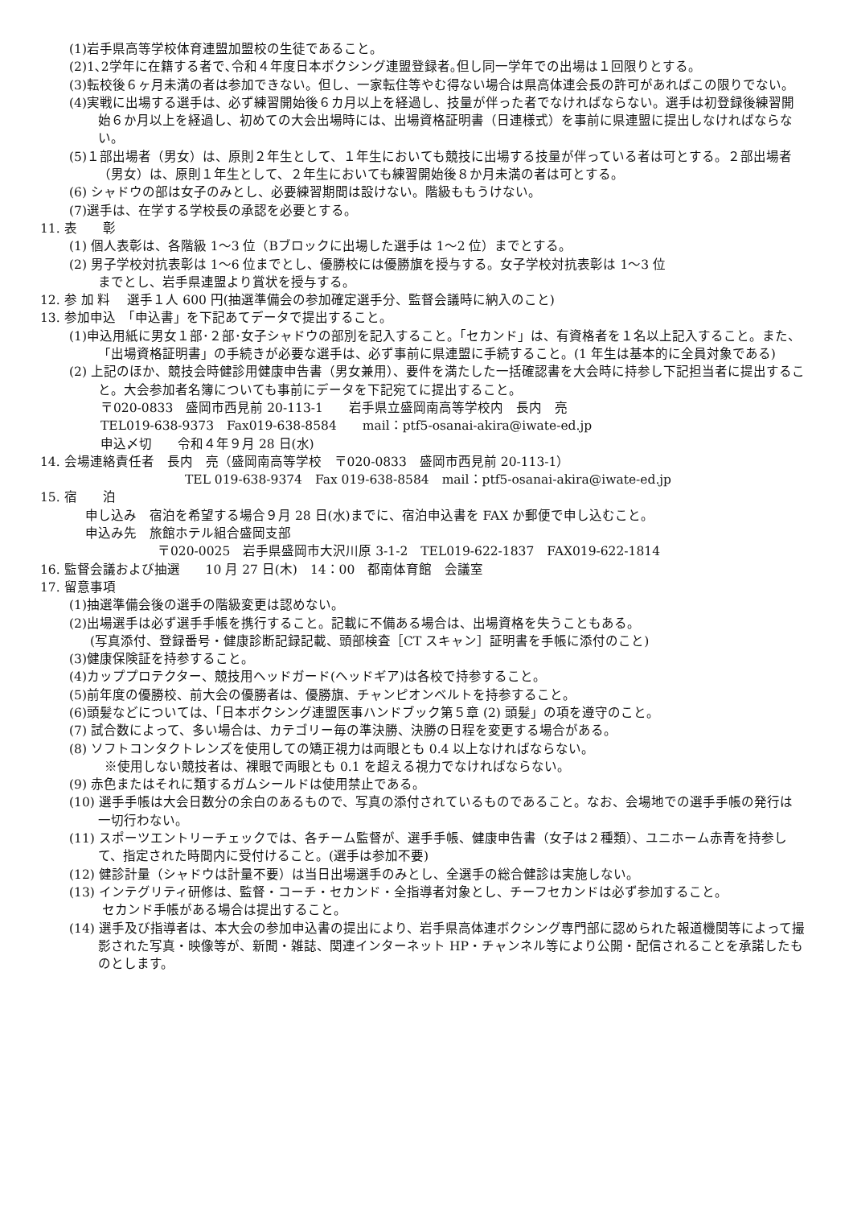(1)岩手県高等学校体育連盟加盟校の生徒であること。
(2)1､2学年に在籍する者で､令和４年度日本ボクシング連盟登録者｡但し同一学年での出場は１回限りとする。
(3)転校後６ヶ月未満の者は参加できない。但し、一家転住等やむ得ない場合は県高体連会長の許可があればこの限りでない。
(4)実戦に出場する選手は、必ず練習開始後６カ月以上を経過し、技量が伴った者でなければならない。選手は初登録後練習開始６か月以上を経過し、初めての大会出場時には、出場資格証明書（日連様式）を事前に県連盟に提出しなければならない。
(5)１部出場者（男女）は、原則２年生として、１年生においても競技に出場する技量が伴っている者は可とする。２部出場者（男女）は、原則１年生として、２年生においても練習開始後８か月未満の者は可とする。
(6) シャドウの部は女子のみとし、必要練習期間は設けない。階級ももうけない。
(7)選手は、在学する学校長の承認を必要とする。
11. 表　　彰
(1) 個人表彰は、各階級 1～3 位（Bブロックに出場した選手は 1～2 位）までとする。
(2) 男子学校対抗表彰は 1～6 位までとし、優勝校には優勝旗を授与する。女子学校対抗表彰は 1～3 位
までとし、岩手県連盟より賞状を授与する。
12. 参 加 料　 選手１人 600 円(抽選準備会の参加確定選手分、監督会議時に納入のこと)
13. 参加申込　「申込書」を下記あてデータで提出すること。
(1)申込用紙に男女１部･２部･女子シャドウの部別を記入すること。「セカンド」は、有資格者を１名以上記入すること。また、「出場資格証明書」の手続きが必要な選手は、必ず事前に県連盟に手続すること。(1 年生は基本的に全員対象である)
(2) 上記のほか、競技会時健診用健康申告書（男女兼用）、要件を満たした一括確認書を大会時に持参し下記担当者に提出すること。大会参加者名簿についても事前にデータを下記宛てに提出すること。
〒020-0833　盛岡市西見前 20-113-1　　岩手県立盛岡南高等学校内　長内　亮
TEL019-638-9373　Fax019-638-8584　　mail：ptf5-osanai-akira@iwate-ed.jp
申込〆切　　令和４年９月 28 日(水)
14. 会場連絡責任者　長内　亮（盛岡南高等学校　〒020-0833　盛岡市西見前 20-113-1）
TEL 019-638-9374　Fax 019-638-8584　mail：ptf5-osanai-akira@iwate-ed.jp
15. 宿　　泊
申し込み　宿泊を希望する場合９月 28 日(水)までに、宿泊申込書を FAX か郵便で申し込むこと。
申込み先　旅館ホテル組合盛岡支部
〒020-0025　岩手県盛岡市大沢川原 3-1-2　TEL019-622-1837　FAX019-622-1814
16. 監督会議および抽選　　10 月 27 日(木)　14：00　都南体育館　会議室
17. 留意事項
(1)抽選準備会後の選手の階級変更は認めない。
(2)出場選手は必ず選手手帳を携行すること。記載に不備ある場合は、出場資格を失うこともある。
(写真添付、登録番号・健康診断記録記載、頭部検査［CT スキャン］証明書を手帳に添付のこと)
(3)健康保険証を持参すること。
(4)カッププロテクター、競技用ヘッドガード(ヘッドギア)は各校で持参すること。
(5)前年度の優勝校、前大会の優勝者は、優勝旗、チャンピオンベルトを持参すること。
(6)頭髪などについては、「日本ボクシング連盟医事ハンドブック第５章 (2) 頭髪」の項を遵守のこと。
(7) 試合数によって、多い場合は、カテゴリー毎の準決勝、決勝の日程を変更する場合がある。
(8) ソフトコンタクトレンズを使用しての矯正視力は両眼とも 0.4 以上なければならない。
※使用しない競技者は、裸眼で両眼とも 0.1 を超える視力でなければならない。
(9) 赤色またはそれに類するガムシールドは使用禁止である。
(10) 選手手帳は大会日数分の余白のあるもので、写真の添付されているものであること。なお、会場地での選手手帳の発行は一切行わない。
(11) スポーツエントリーチェックでは、各チーム監督が、選手手帳、健康申告書（女子は２種類）、ユニホーム赤青を持参して、指定された時間内に受付けること。(選手は参加不要)
(12) 健診計量（シャドウは計量不要）は当日出場選手のみとし、全選手の総合健診は実施しない。
(13) インテグリティ研修は、監督・コーチ・セカンド・全指導者対象とし、チーフセカンドは必ず参加すること。
セカンド手帳がある場合は提出すること。
(14) 選手及び指導者は、本大会の参加申込書の提出により、岩手県高体連ボクシング専門部に認められた報道機関等によって撮影された写真・映像等が、新聞・雑誌、関連インターネット HP・チャンネル等により公開・配信されることを承諾したものとします。